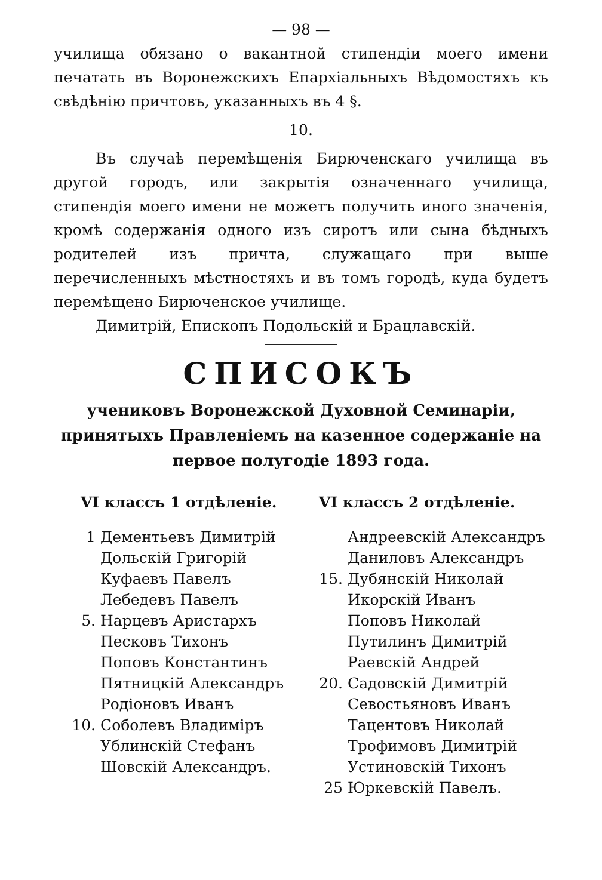— 98 —
училища обязано о вакантной стипендіи моего имени печатать въ Воронежскихъ Епархіальныхъ Вѣдомостяхъ къ свѣдѣнію причтовъ, указанныхъ въ 4 §.
10.
Въ случаѣ перемѣщенія Бирюченскаго училища въ другой городъ, или закрытія означеннаго училища, стипендія моего имени не можетъ получить иного значенія, кромѣ содержанія одного изъ сиротъ или сына бѣдныхъ родителей изъ причта, служащаго при выше перечисленныхъ мѣстностяхъ и въ томъ городѣ, куда будетъ перемѣщено Бирюченское училище.
Димитрій, Епископъ Подольскій и Брацлавскій.
СПИСОКЪ
учениковъ Воронежской Духовной Семинаріи, принятыхъ Правленіемъ на казенное содержаніе на первое полугодіе 1893 года.
VI классъ 1 отдѣленіе.
1 Дементьевъ Димитрій
Дольскій Григорій
Куфаевъ Павелъ
Лебедевъ Павелъ
5. Нарцевъ Аристархъ
Песковъ Тихонъ
Поповъ Константинъ
Пятницкій Александръ
Родіоновъ Иванъ
10. Соболевъ Владиміръ
Ублинскій Стефанъ
Шовскій Александръ.
VI классъ 2 отдѣленіе.
Андреевскій Александръ
Даниловъ Александръ
15. Дубянскій Николай
Икорскій Иванъ
Поповъ Николай
Путилинъ Димитрій
Раевскій Андрей
20. Садовскій Димитрій
Севостьяновъ Иванъ
Тацентовъ Николай
Трофимовъ Димитрій
Устиновскій Тихонъ
25 Юркевскій Павелъ.